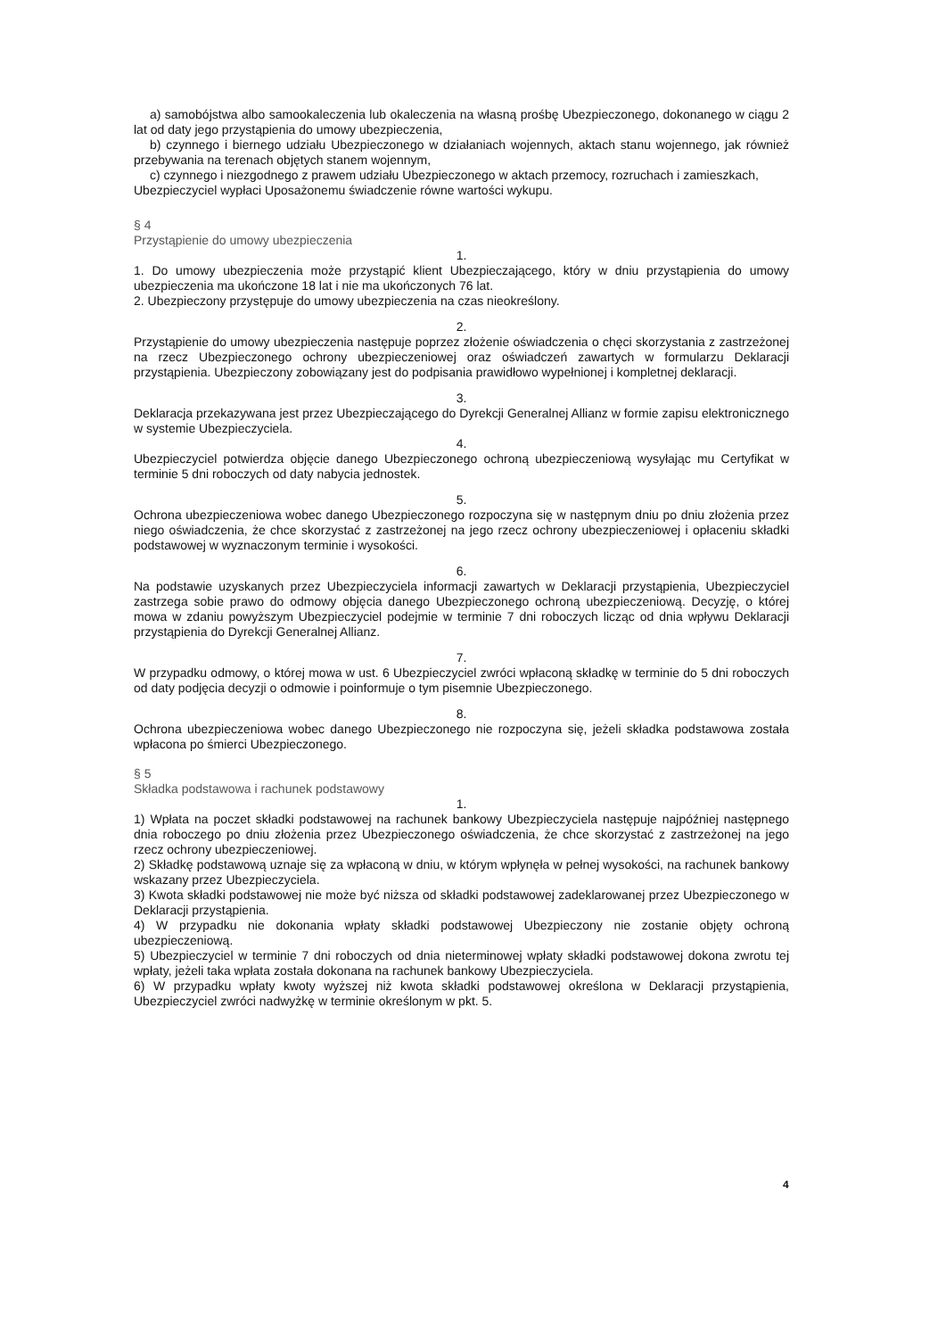a) samobójstwa albo samookaleczenia lub okaleczenia na własną prośbę Ubezpieczonego, dokonanego w ciągu 2 lat od daty jego przystąpienia do umowy ubezpieczenia,
b) czynnego i biernego udziału Ubezpieczonego w działaniach wojennych, aktach stanu wojennego, jak również przebywania na terenach objętych stanem wojennym,
c) czynnego i niezgodnego z prawem udziału Ubezpieczonego w aktach przemocy, rozruchach i zamieszkach,
Ubezpieczyciel wypłaci Uposażonemu świadczenie równe wartości wykupu.
§ 4
Przystąpienie do umowy ubezpieczenia
1.
1. Do umowy ubezpieczenia może przystąpić klient Ubezpieczającego, który w dniu przystąpienia do umowy ubezpieczenia ma ukończone 18 lat i nie ma ukończonych 76 lat.
2. Ubezpieczony przystępuje do umowy ubezpieczenia na czas nieokreślony.
2.
Przystąpienie do umowy ubezpieczenia następuje poprzez złożenie oświadczenia o chęci skorzystania z zastrzeżonej na rzecz Ubezpieczonego ochrony ubezpieczeniowej oraz oświadczeń zawartych w formularzu Deklaracji przystąpienia. Ubezpieczony zobowiązany jest do podpisania prawidłowo wypełnionej i kompletnej deklaracji.
3.
Deklaracja przekazywana jest przez Ubezpieczającego do Dyrekcji Generalnej Allianz w formie zapisu elektronicznego w systemie Ubezpieczyciela.
4.
Ubezpieczyciel potwierdza objęcie danego Ubezpieczonego ochroną ubezpieczeniową wysyłając mu Certyfikat w terminie 5 dni roboczych od daty nabycia jednostek.
5.
Ochrona ubezpieczeniowa wobec danego Ubezpieczonego rozpoczyna się w następnym dniu po dniu złożenia przez niego oświadczenia, że chce skorzystać z zastrzeżonej na jego rzecz ochrony ubezpieczeniowej i opłaceniu składki podstawowej w wyznaczonym terminie i wysokości.
6.
Na podstawie uzyskanych przez Ubezpieczyciela informacji zawartych w Deklaracji przystąpienia, Ubezpieczyciel zastrzega sobie prawo do odmowy objęcia danego Ubezpieczonego ochroną ubezpieczeniową. Decyzję, o której mowa w zdaniu powyższym Ubezpieczyciel podejmie w terminie 7 dni roboczych licząc od dnia wpływu Deklaracji przystąpienia do Dyrekcji Generalnej Allianz.
7.
W przypadku odmowy, o której mowa w ust. 6 Ubezpieczyciel zwróci wpłaconą składkę w terminie do 5 dni roboczych od daty podjęcia decyzji o odmowie i poinformuje o tym pisemnie Ubezpieczonego.
8.
Ochrona ubezpieczeniowa wobec danego Ubezpieczonego nie rozpoczyna się, jeżeli składka podstawowa została wpłacona po śmierci Ubezpieczonego.
§ 5
Składka podstawowa i rachunek podstawowy
1.
1) Wpłata na poczet składki podstawowej na rachunek bankowy Ubezpieczyciela następuje najpóźniej następnego dnia roboczego po dniu złożenia przez Ubezpieczonego oświadczenia, że chce skorzystać z zastrzeżonej na jego rzecz ochrony ubezpieczeniowej.
2) Składkę podstawową uznaje się za wpłaconą w dniu, w którym wpłynęła w pełnej wysokości, na rachunek bankowy wskazany przez Ubezpieczyciela.
3) Kwota składki podstawowej nie może być niższa od składki podstawowej zadeklarowanej przez Ubezpieczonego w Deklaracji przystąpienia.
4) W przypadku nie dokonania wpłaty składki podstawowej Ubezpieczony nie zostanie objęty ochroną ubezpieczeniową.
5) Ubezpieczyciel w terminie 7 dni roboczych od dnia nieterminowej wpłaty składki podstawowej dokona zwrotu tej wpłaty, jeżeli taka wpłata została dokonana na rachunek bankowy Ubezpieczyciela.
6) W przypadku wpłaty kwoty wyższej niż kwota składki podstawowej określona w Deklaracji przystąpienia, Ubezpieczyciel zwróci nadwyżkę w terminie określonym w pkt. 5.
4